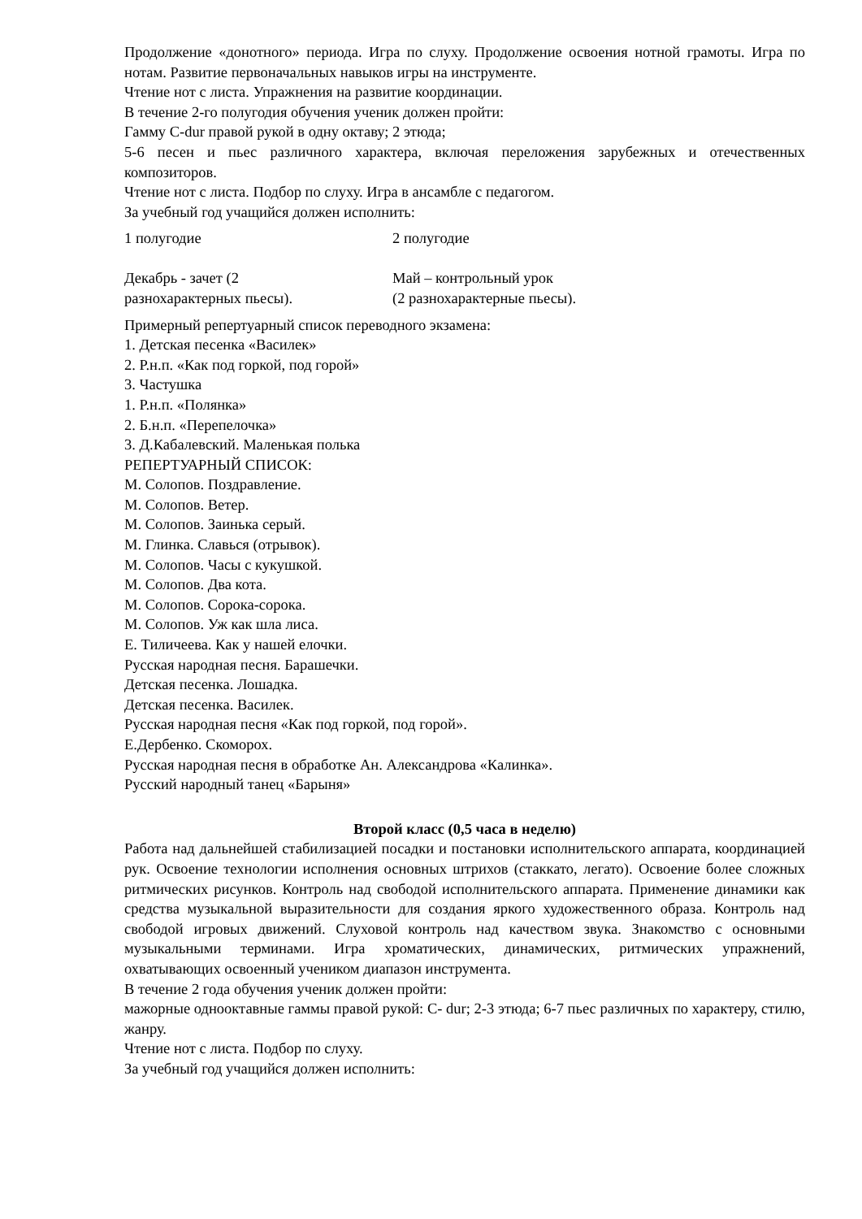Продолжение «донотного» периода. Игра по слуху. Продолжение освоения нотной грамоты. Игра по нотам. Развитие первоначальных навыков игры на инструменте.
Чтение нот с листа. Упражнения на развитие координации.
В течение 2-го полугодия обучения ученик должен пройти:
Гамму C-dur правой рукой в одну октаву; 2 этюда;
5-6 песен и пьес различного характера, включая переложения зарубежных и отечественных композиторов.
Чтение нот с листа. Подбор по слуху. Игра в ансамбле с педагогом.
За учебный год учащийся должен исполнить:
| 1 полугодие | 2 полугодие |
| Декабрь - зачет (2 разнохарактерных пьесы). | Май – контрольный урок (2 разнохарактерные пьесы). |
Примерный репертуарный список переводного экзамена:
1. Детская песенка «Василек»
2. Р.н.п. «Как под горкой, под горой»
3. Частушка
1. Р.н.п. «Полянка»
2. Б.н.п. «Перепелочка»
3. Д.Кабалевский. Маленькая полька
РЕПЕРТУАРНЫЙ СПИСОК:
М. Солопов. Поздравление.
М. Солопов. Ветер.
М. Солопов. Заинька серый.
М. Глинка. Славься (отрывок).
М. Солопов. Часы с кукушкой.
М. Солопов. Два кота.
М. Солопов. Сорока-сорока.
М. Солопов. Уж как шла лиса.
Е. Тиличеева. Как у нашей елочки.
Русская народная песня. Барашечки.
Детская песенка. Лошадка.
Детская песенка. Василек.
Русская народная песня «Как под горкой, под горой».
Е.Дербенко. Скоморох.
Русская народная песня в обработке Ан. Александрова «Калинка».
Русский народный танец «Барыня»
Второй класс (0,5 часа в неделю)
Работа над дальнейшей стабилизацией посадки и постановки исполнительского аппарата, координацией рук. Освоение технологии исполнения основных штрихов (стаккато, легато). Освоение более сложных ритмических рисунков. Контроль над свободой исполнительского аппарата. Применение динамики как средства музыкальной выразительности для создания яркого художественного образа. Контроль над свободой игровых движений. Слуховой контроль над качеством звука. Знакомство с основными музыкальными терминами. Игра хроматических, динамических, ритмических упражнений, охватывающих освоенный учеником диапазон инструмента.
В течение 2 года обучения ученик должен пройти:
мажорные однооктавные гаммы правой рукой: C- dur; 2-3 этюда; 6-7 пьес различных по характеру, стилю, жанру.
Чтение нот с листа. Подбор по слуху.
За учебный год учащийся должен исполнить: